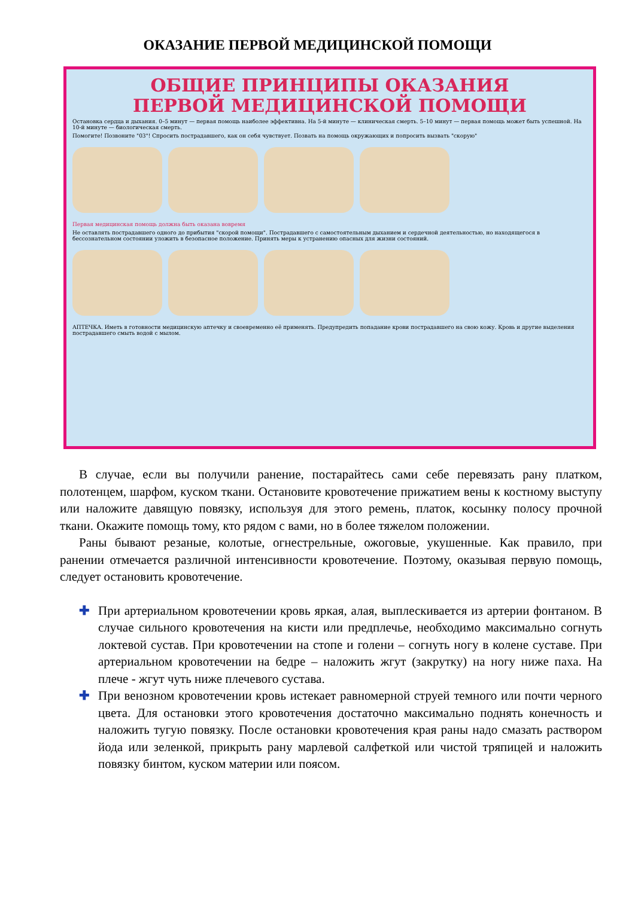ОКАЗАНИЕ ПЕРВОЙ МЕДИЦИНСКОЙ ПОМОЩИ
ОБЩИЕ ПРИНЦИПЫ ОКАЗАНИЯ
ПЕРВОЙ МЕДИЦИНСКОЙ ПОМОЩИ
Остановка сердца и дыхания. 0–5 минут — первая помощь наиболее эффективна. На 5-й минуте — клиническая смерть. 5–10 минут — первая помощь может быть успешной. На 10-й минуте — биологическая смерть.
Помогите! Позвоните "03"! Спросить пострадавшего, как он себя чувствует. Позвать на помощь окружающих и попросить вызвать "скорую"
Первая медицинская помощь должна быть оказана вовремя
Не оставлять пострадавшего одного до прибытия "скорой помощи". Пострадавшего с самостоятельным дыханием и сердечной деятельностью, но находящегося в бессознательном состоянии уложить в безопасное положение. Принять меры к устранению опасных для жизни состояний.
АПТЕЧКА. Иметь в готовности медицинскую аптечку и своевременно её применять. Предупредить попадание крови пострадавшего на свою кожу. Кровь и другие выделения пострадавшего смыть водой с мылом.
В случае, если вы получили ранение, постарайтесь сами себе перевязать рану платком, полотенцем, шарфом, куском ткани. Остановите кровотечение прижатием вены к костному выступу или наложите давящую повязку, используя для этого ремень, платок, косынку полосу прочной ткани. Окажите помощь тому, кто рядом с вами, но в более тяжелом положении.
Раны бывают резаные, колотые, огнестрельные, ожоговые, укушенные. Как правило, при ранении отмечается различной интенсивности кровотечение. Поэтому, оказывая первую помощь, следует остановить кровотечение.
✚ При артериальном кровотечении кровь яркая, алая, выплескивается из артерии фонтаном. В случае сильного кровотечения на кисти или предплечье, необходимо максимально согнуть локтевой сустав. При кровотечении на стопе и голени – согнуть ногу в колене суставе. При артериальном кровотечении на бедре – наложить жгут (закрутку) на ногу ниже паха. На плече - жгут чуть ниже плечевого сустава.
✚ При венозном кровотечении кровь истекает равномерной струей темного или почти черного цвета. Для остановки этого кровотечения достаточно максимально поднять конечность и наложить тугую повязку. После остановки кровотечения края раны надо смазать раствором йода или зеленкой, прикрыть рану марлевой салфеткой или чистой тряпицей и наложить повязку бинтом, куском материи или поясом.